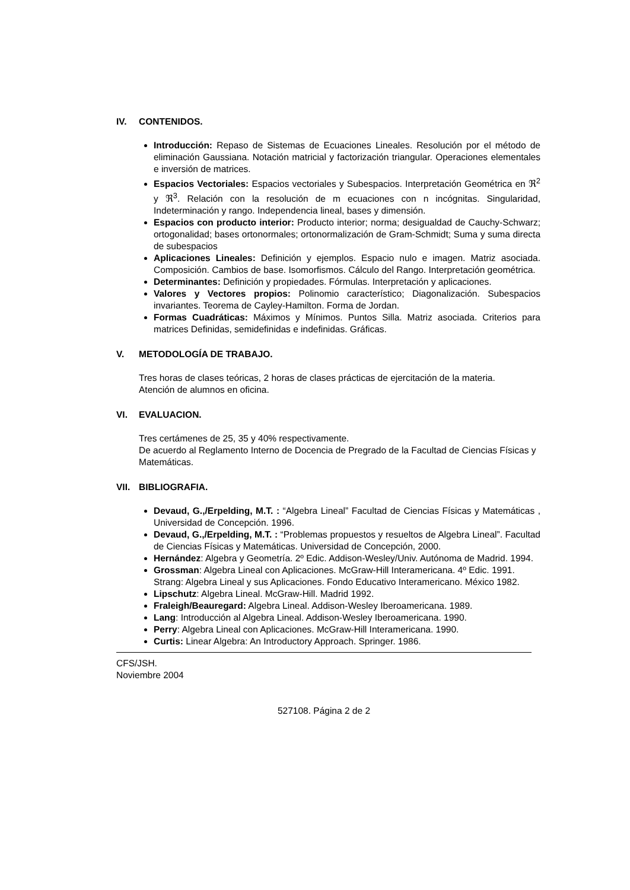IV. CONTENIDOS.
Introducción: Repaso de Sistemas de Ecuaciones Lineales. Resolución por el método de eliminación Gaussiana. Notación matricial y factorización triangular. Operaciones elementales e inversión de matrices.
Espacios Vectoriales: Espacios vectoriales y Subespacios. Interpretación Geométrica en ℜ<sup>2</sup> y ℜ<sup>3</sup>. Relación con la resolución de m ecuaciones con n incógnitas. Singularidad, Indeterminación y rango. Independencia lineal, bases y dimensión.
Espacios con producto interior: Producto interior; norma; desigualdad de Cauchy-Schwarz; ortogonalidad; bases ortonormales; ortonormalización de Gram-Schmidt; Suma y suma directa de subespacios
Aplicaciones Lineales: Definición y ejemplos. Espacio nulo e imagen. Matriz asociada. Composición. Cambios de base. Isomorfismos. Cálculo del Rango. Interpretación geométrica.
Determinantes: Definición y propiedades. Fórmulas. Interpretación y aplicaciones.
Valores y Vectores propios: Polinomio característico; Diagonalización. Subespacios invariantes. Teorema de Cayley-Hamilton. Forma de Jordan.
Formas Cuadráticas: Máximos y Mínimos. Puntos Silla. Matriz asociada. Criterios para matrices Definidas, semidefinidas e indefinidas. Gráficas.
V. METODOLOGÍA DE TRABAJO.
Tres horas de clases teóricas, 2 horas de clases prácticas de ejercitación de la materia.
Atención de alumnos en oficina.
VI. EVALUACION.
Tres certámenes de 25, 35 y 40% respectivamente.
De acuerdo al Reglamento Interno de Docencia de Pregrado de la Facultad de Ciencias Físicas y Matemáticas.
VII. BIBLIOGRAFIA.
Devaud, G.,/Erpelding, M.T. : “Algebra Lineal” Facultad de Ciencias Físicas y Matemáticas , Universidad de Concepción. 1996.
Devaud, G.,/Erpelding, M.T. : “Problemas propuestos y resueltos de Algebra Lineal”. Facultad de Ciencias Físicas y Matemáticas. Universidad de Concepción, 2000.
Hernández: Algebra y Geometría. 2º Edic. Addison-Wesley/Univ. Autónoma de Madrid. 1994.
Grossman: Algebra Lineal con Aplicaciones. McGraw-Hill Interamericana. 4º Edic. 1991.
Strang: Algebra Lineal y sus Aplicaciones. Fondo Educativo Interamericano. México 1982.
Lipschutz: Algebra Lineal. McGraw-Hill. Madrid 1992.
Fraleigh/Beauregard: Algebra Lineal. Addison-Wesley Iberoamericana. 1989.
Lang: Introducción al Algebra Lineal. Addison-Wesley Iberoamericana. 1990.
Perry: Algebra Lineal con Aplicaciones. McGraw-Hill Interamericana. 1990.
Curtis: Linear Algebra: An Introductory Approach. Springer. 1986.
CFS/JSH.
Noviembre 2004
527108. Página 2 de 2